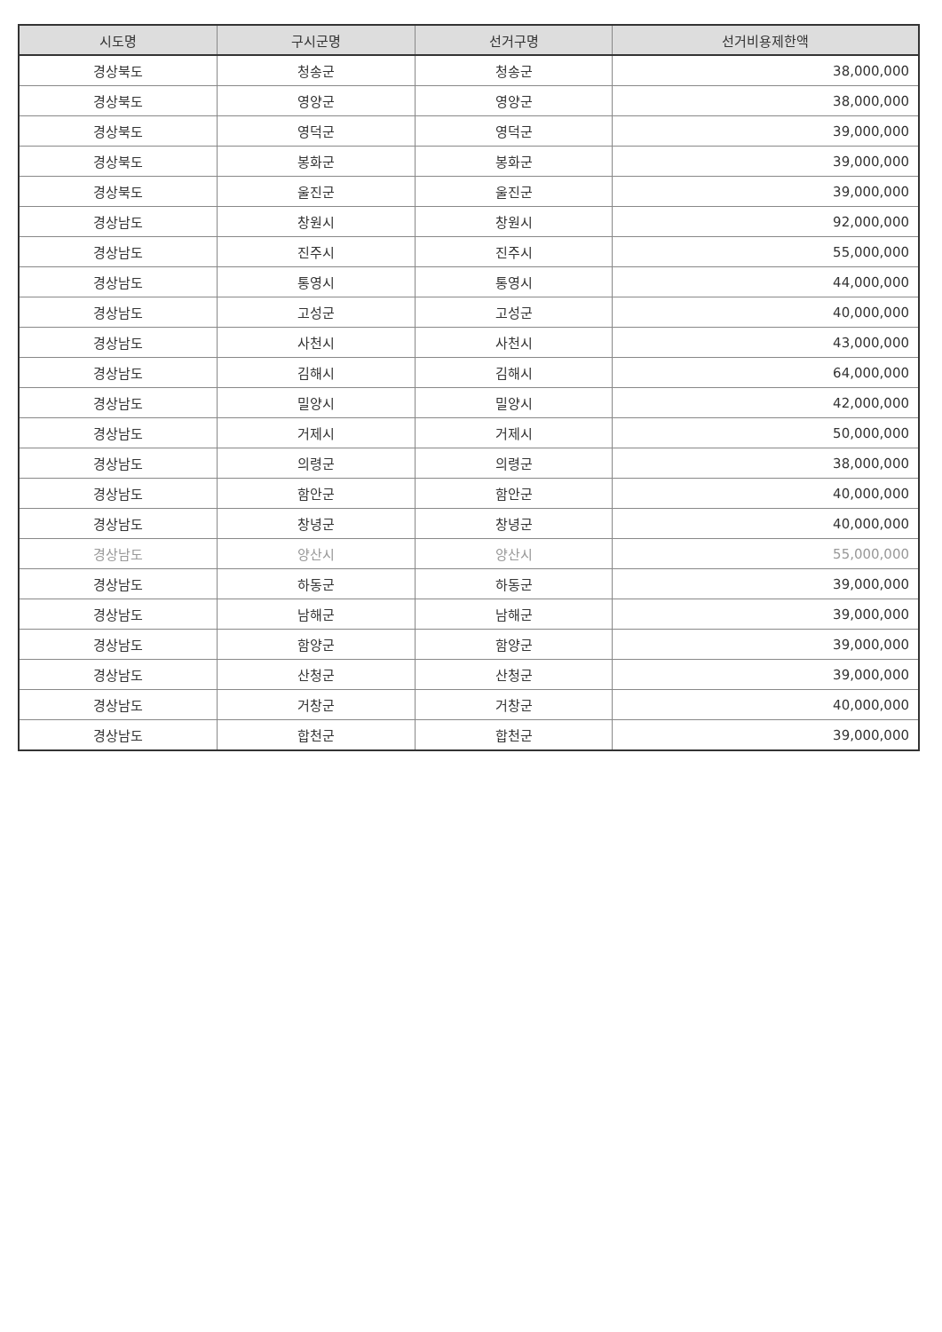| 시도명 | 구시군명 | 선거구명 | 선거비용제한액 |
| --- | --- | --- | --- |
| 경상북도 | 청송군 | 청송군 | 38,000,000 |
| 경상북도 | 영양군 | 영양군 | 38,000,000 |
| 경상북도 | 영덕군 | 영덕군 | 39,000,000 |
| 경상북도 | 봉화군 | 봉화군 | 39,000,000 |
| 경상북도 | 울진군 | 울진군 | 39,000,000 |
| 경상남도 | 창원시 | 창원시 | 92,000,000 |
| 경상남도 | 진주시 | 진주시 | 55,000,000 |
| 경상남도 | 통영시 | 통영시 | 44,000,000 |
| 경상남도 | 고성군 | 고성군 | 40,000,000 |
| 경상남도 | 사천시 | 사천시 | 43,000,000 |
| 경상남도 | 김해시 | 김해시 | 64,000,000 |
| 경상남도 | 밀양시 | 밀양시 | 42,000,000 |
| 경상남도 | 거제시 | 거제시 | 50,000,000 |
| 경상남도 | 의령군 | 의령군 | 38,000,000 |
| 경상남도 | 함안군 | 함안군 | 40,000,000 |
| 경상남도 | 창녕군 | 창녕군 | 40,000,000 |
| 경상남도 | 양산시 | 양산시 | 55,000,000 |
| 경상남도 | 하동군 | 하동군 | 39,000,000 |
| 경상남도 | 남해군 | 남해군 | 39,000,000 |
| 경상남도 | 함양군 | 함양군 | 39,000,000 |
| 경상남도 | 산청군 | 산청군 | 39,000,000 |
| 경상남도 | 거창군 | 거창군 | 40,000,000 |
| 경상남도 | 합천군 | 합천군 | 39,000,000 |